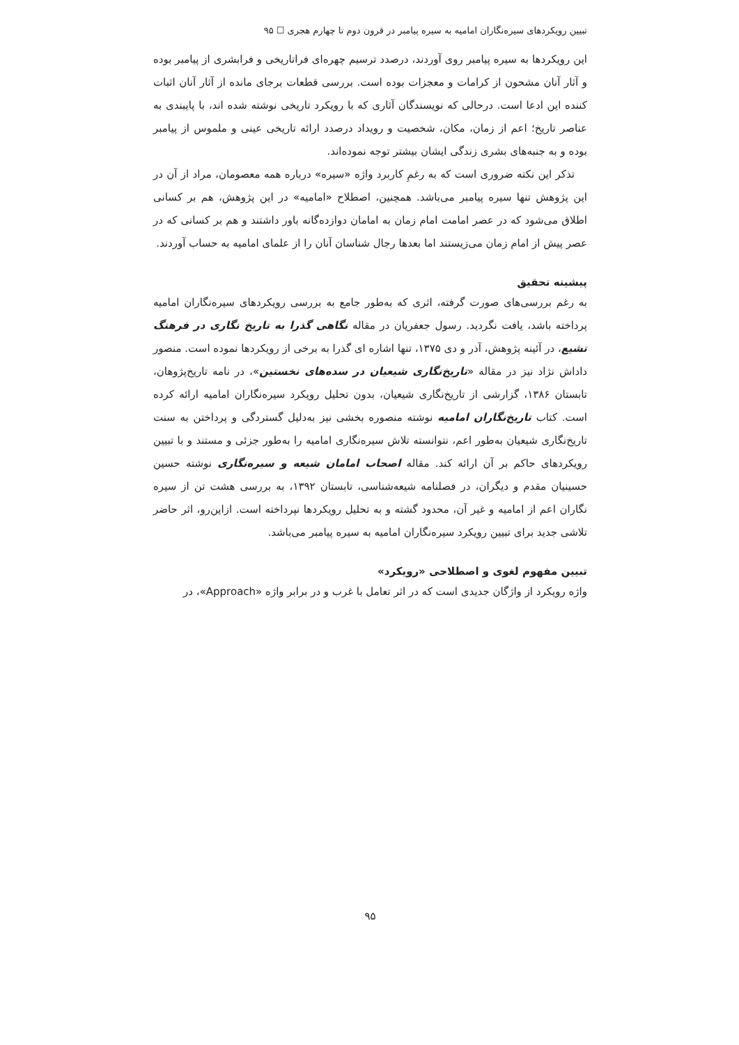تبیین رویکردهای سیره‌نگاران امامیه به سیره پیامبر در قرون دوم تا چهارم هجری ☐ ۹۵
این رویکردها به سیره پیامبر روی آوردند، درصدد ترسیم چهره‌ای فراتاریخی و فرابشری از پیامبر بوده و آثار آنان مشحون از کرامات و معجزات بوده است. بررسی قطعات برجای مانده از آثار آنان اثبات کننده این ادعا است. درحالی که نویسندگان آثاری که با رویکرد تاریخی نوشته شده اند، با پایبندی به عناصر تاریخ؛ اعم از زمان، مکان، شخصیت و رویداد درصدد ارائه تاریخی عینی و ملموس از پیامبر بوده و به جنبه‌های بشری زندگی ایشان بیشتر توجه نموده‌اند.
تذکر این نکته ضروری است که به رغمِ کاربرد واژه «سیره» درباره همه معصومان، مراد از آن در این پژوهش تنها سیره پیامبر می‌باشد. همچنین، اصطلاح «امامیه» در این پژوهش، هم بر کسانی اطلاق می‌شود که در عصر امامت امام زمان به امامان دوازده‌گانه باور داشتند و هم بر کسانی که در عصر پیش از امام زمان می‌زیستند اما بعدها رجال شناسان آنان را از علمای امامیه به حساب آوردند.
پیشینه تحقیق
به رغم بررسی‌های صورت گرفته، اثری که به‌طور جامع به بررسی رویکردهای سیره‌نگاران امامیه پرداخته باشد، یافت نگردید. رسول جعفریان در مقاله نگاهی گذرا به تاریخ نگاری در فرهنگ تشیع، در آئینه پژوهش، آذر و دی ۱۳۷۵، تنها اشاره ای گذرا به برخی از رویکردها نموده است. منصور داداش نژاد نیز در مقاله «تاریخ‌نگاری شیعیان در سده‌های نخستین»، در نامه تاریخ‌پژوهان، تابستان ۱۳۸۶، گزارشی از تاریخ‌نگاری شیعیان، بدون تحلیل رویکرد سیره‌نگاران امامیه ارائه کرده است. کتاب تاریخ‌نگاران امامیه نوشته منصوره بخشی نیز به‌دلیل گستردگی و پرداختن به سنت تاریخ‌نگاری شیعیان به‌طور اعم، نتوانسته تلاش سیره‌نگاری امامیه را به‌طور جزئی و مستند و با تبیین رویکردهای حاکم بر آن ارائه کند. مقاله اصحاب امامان شیعه و سیره‌نگاری نوشته حسین حسینیان مقدم و دیگران، در فصلنامه شیعه‌شناسی، تابستان ۱۳۹۲، به بررسی هشت تن از سیره نگاران اعم از امامیه و غیر آن، محدود گشته و به تحلیل رویکردها نپرداخته است. ازاین‌رو، اثر حاضر تلاشی جدید برای تبیین رویکرد سیره‌نگاران امامیه به سیره پیامبر می‌باشد.
تبیین مفهوم لغوی و اصطلاحی «رویکرد»
واژه رویکرد از واژگان جدیدی است که در اثر تعامل با غرب و در برابر واژه «Approach»، در
۹۵